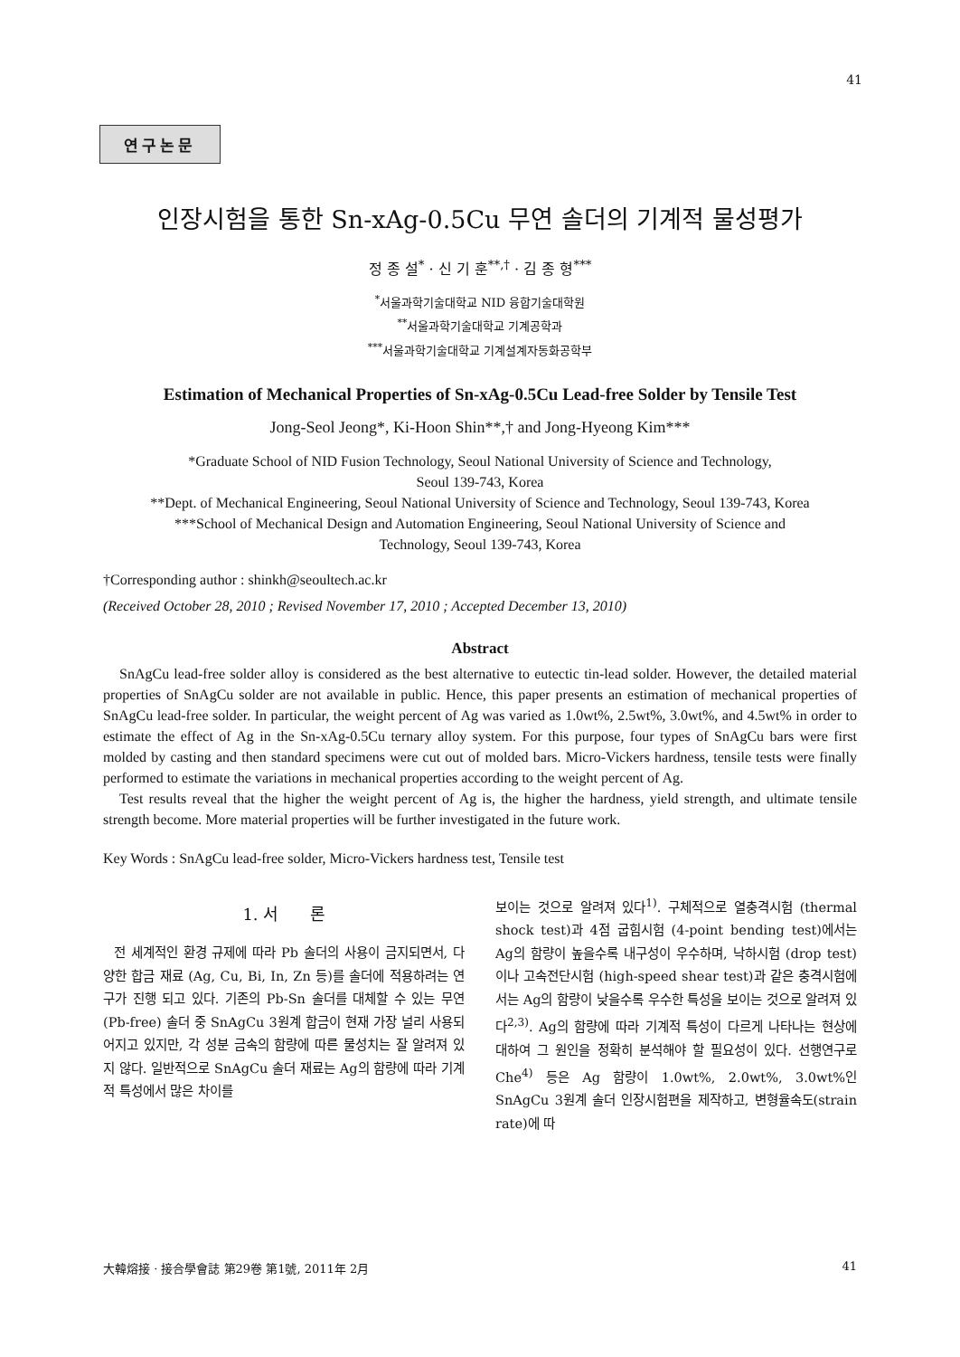41
연구논문
인장시험을 통한 Sn-xAg-0.5Cu 무연 솔더의 기계적 물성평가
정 종 설<sup>*</sup> · 신 기 훈<sup>**,†</sup> · 김 종 형<sup>***</sup>
<sup>*</sup> 서울과학기술대학교 NID 융합기술대학원
<sup>**</sup> 서울과학기술대학교 기계공학과
<sup>***</sup> 서울과학기술대학교 기계설계자동화공학부
Estimation of Mechanical Properties of Sn-xAg-0.5Cu Lead-free Solder by Tensile Test
Jong-Seol Jeong*, Ki-Hoon Shin**,† and Jong-Hyeong Kim***
*Graduate School of NID Fusion Technology, Seoul National University of Science and Technology,
Seoul 139-743, Korea
**Dept. of Mechanical Engineering, Seoul National University of Science and Technology, Seoul 139-743, Korea
***School of Mechanical Design and Automation Engineering, Seoul National University of Science and
Technology, Seoul 139-743, Korea
†Corresponding author : shinkh@seoultech.ac.kr
(Received October 28, 2010 ; Revised November 17, 2010 ; Accepted December 13, 2010)
Abstract
SnAgCu lead-free solder alloy is considered as the best alternative to eutectic tin-lead solder. However, the detailed material properties of SnAgCu solder are not available in public. Hence, this paper presents an estimation of mechanical properties of SnAgCu lead-free solder. In particular, the weight percent of Ag was varied as 1.0wt%, 2.5wt%, 3.0wt%, and 4.5wt% in order to estimate the effect of Ag in the Sn-xAg-0.5Cu ternary alloy system. For this purpose, four types of SnAgCu bars were first molded by casting and then standard specimens were cut out of molded bars. Micro-Vickers hardness, tensile tests were finally performed to estimate the variations in mechanical properties according to the weight percent of Ag.
Test results reveal that the higher the weight percent of Ag is, the higher the hardness, yield strength, and ultimate tensile strength become. More material properties will be further investigated in the future work.
Key Words : SnAgCu lead-free solder, Micro-Vickers hardness test, Tensile test
1. 서 론
전 세계적인 환경 규제에 따라 Pb 솔더의 사용이 금지되면서, 다양한 합금 재료 (Ag, Cu, Bi, In, Zn 등)를 솔더에 적용하려는 연구가 진행 되고 있다. 기존의 Pb-Sn 솔더를 대체할 수 있는 무연 (Pb-free) 솔더 중 SnAgCu 3원계 합금이 현재 가장 널리 사용되어지고 있지만, 각 성분 금속의 함량에 따른 물성치는 잘 알려져 있지 않다. 일반적으로 SnAgCu 솔더 재료는 Ag의 함량에 따라 기계적 특성에서 많은 차이를
보이는 것으로 알려져 있다<sup>1)</sup>. 구체적으로 열충격시험 (thermal shock test)과 4점 굽힘시험 (4-point bending test)에서는 Ag의 함량이 높을수록 내구성이 우수하며, 낙하시험 (drop test)이나 고속전단시험 (high-speed shear test)과 같은 충격시험에서는 Ag의 함량이 낮을수록 우수한 특성을 보이는 것으로 알려져 있다<sup>2,3)</sup>. Ag의 함량에 따라 기계적 특성이 다르게 나타나는 현상에 대하여 그 원인을 정확히 분석해야 할 필요성이 있다. 선행연구로 Che<sup>4)</sup> 등은 Ag 함량이 1.0wt%, 2.0wt%, 3.0wt%인 SnAgCu 3원계 솔더 인장시험편을 제작하고, 변형율속도(strain rate)에 따
大韓熔接 · 接合學會誌 第29卷 第1號, 2011年 2月 41